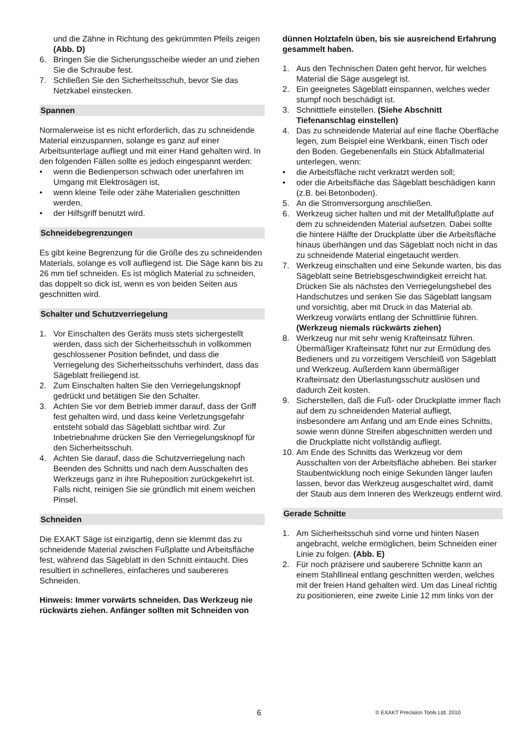und die Zähne in Richtung des gekrümmten Pfeils zeigen (Abb. D)
6. Bringen Sie die Sicherungsscheibe wieder an und ziehen Sie die Schraube fest.
7. Schließen Sie den Sicherheitsschuh, bevor Sie das Netzkabel einstecken.
Spannen
Normalerweise ist es nicht erforderlich, das zu schneidende Material einzuspannen, solange es ganz auf einer Arbeitsunterlage aufliegt und mit einer Hand gehalten wird. In den folgenden Fällen sollte es jedoch eingespannt werden:
• wenn die Bedienperson schwach oder unerfahren im Umgang mit Elektrosägen ist,
• wenn kleine Teile oder zähe Materialien geschnitten werden,
• der Hilfsgriff benutzt wird.
Schneidebegrenzungen
Es gibt keine Begrenzung für die Größe des zu schneidenden Materials, solange es voll aufliegend ist. Die Säge kann bis zu 26 mm tief schneiden. Es ist möglich Material zu schneiden, das doppelt so dick ist, wenn es von beiden Seiten aus geschnitten wird.
Schalter und Schutzverriegelung
1. Vor Einschalten des Geräts muss stets sichergestellt werden, dass sich der Sicherheitsschuh in vollkommen geschlossener Position befindet, und dass die Verriegelung des Sicherheitsschuhs verhindert, dass das Sägeblatt freiliegend ist.
2. Zum Einschalten halten Sie den Verriegelungsknopf gedrückt und betätigen Sie den Schalter.
3. Achten Sie vor dem Betrieb immer darauf, dass der Griff fest gehalten wird, und dass keine Verletzungsgefahr entsteht sobald das Sägeblatt sichtbar wird. Zur Inbetriebnahme drücken Sie den Verriegelungsknopf für den Sicherheitsschuh.
4. Achten Sie darauf, dass die Schutzverriegelung nach Beenden des Schnitts und nach dem Ausschalten des Werkzeugs ganz in ihre Ruheposition zurückgekehrt ist. Falls nicht, reinigen Sie sie gründlich mit einem weichen Pinsel.
Schneiden
Die EXAKT Säge ist einzigartig, denn sie klemmt das zu schneidende Material zwischen Fußplatte und Arbeitsfläche fest, während das Sägeblatt in den Schnitt eintaucht. Dies resultiert in schnelleres, einfacheres und saubereres Schneiden.
Hinweis: Immer vorwärts schneiden. Das Werkzeug nie rückwärts ziehen. Anfänger sollten mit Schneiden von
dünnen Holztafeln üben, bis sie ausreichend Erfahrung gesammelt haben.
1. Aus den Technischen Daten geht hervor, für welches Material die Säge ausgelegt ist.
2. Ein geeignetes Sägeblatt einspannen, welches weder stumpf noch beschädigt ist.
3. Schnitttiefe einstellen. (Siehe Abschnitt Tiefenanschlag einstellen)
4. Das zu schneidende Material auf eine flache Oberfläche legen, zum Beispiel eine Werkbank, einen Tisch oder den Boden. Gegebenenfalls ein Stück Abfallmaterial unterlegen, wenn:
• die Arbeitsfläche nicht verkratzt werden soll;
• oder die Arbeitsfläche das Sägeblatt beschädigen kann (z.B. bei Betonboden).
5. An die Stromversorgung anschließen.
6. Werkzeug sicher halten und mit der Metallfußplatte auf dem zu schneidenden Material aufsetzen. Dabei sollte die hintere Hälfte der Druckplatte über die Arbeitsfläche hinaus überhängen und das Sägeblatt noch nicht in das zu schneidende Material eingetaucht werden.
7. Werkzeug einschalten und eine Sekunde warten, bis das Sägeblatt seine Betriebsgeschwindigkeit erreicht hat. Drücken Sie als nächstes den Verriegelungshebel des Handschutzes und senken Sie das Sägeblatt langsam und vorsichtig, aber mit Druck in das Material ab. Werkzeug vorwärts entlang der Schnittlinie führen. (Werkzeug niemals rückwärts ziehen)
8. Werkzeug nur mit sehr wenig Krafteinsatz führen. Übermäßiger Krafteinsatz führt nur zur Ermüdung des Bedieners und zu vorzeitigem Verschleiß von Sägeblatt und Werkzeug. Außerdem kann übermäßiger Krafteinsatz den Überlastungsschutz auslösen und dadurch Zeit kosten.
9. Sicherstellen, daß die Fuß- oder Druckplatte immer flach auf dem zu schneidenden Material aufliegt, insbesondere am Anfang und am Ende eines Schnitts, sowie wenn dünne Streifen abgeschnitten werden und die Druckplatte nicht vollständig aufliegt.
10. Am Ende des Schnitts das Werkzeug vor dem Ausschalten von der Arbeitsfläche abheben. Bei starker Staubentwicklung noch einige Sekunden länger laufen lassen, bevor das Werkzeug ausgeschaltet wird, damit der Staub aus dem Inneren des Werkzeugs entfernt wird.
Gerade Schnitte
1. Am Sicherheitsschuh sind vorne und hinten Nasen angebracht, welche ermöglichen, beim Schneiden einer Linie zu folgen. (Abb. E)
2. Für noch präzisere und sauberere Schnitte kann an einem Stahllineal entlang geschnitten werden, welches mit der freien Hand gehalten wird. Um das Lineal richtig zu positionieren, eine zweite Linie 12 mm links von der
6 © EXAKT Precision Tools Ltd. 2010